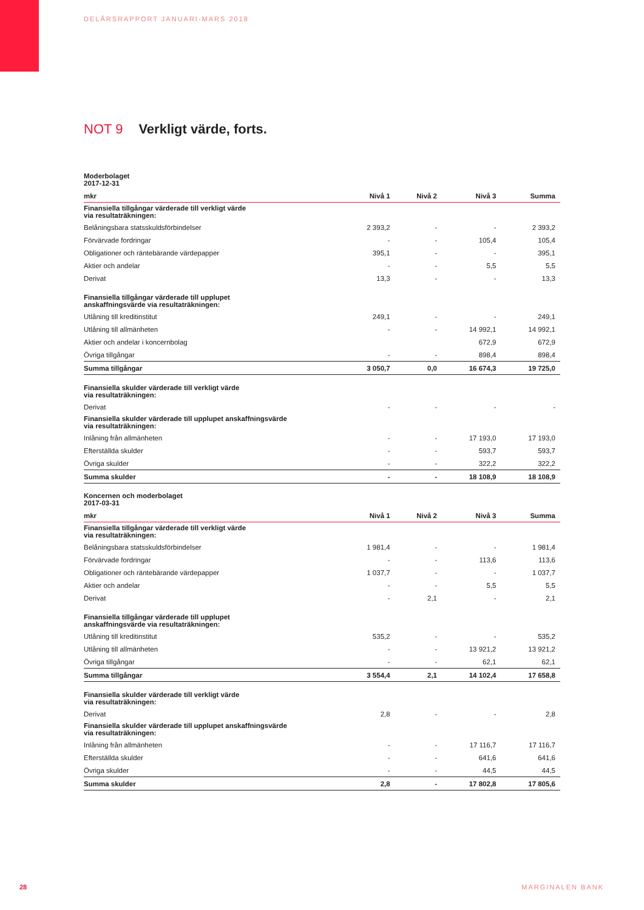DELÅRSRAPPORT JANUARI-MARS 2018
NOT 9 Verkligt värde, forts.
Moderbolaget
2017-12-31
| mkr | Nivå 1 | Nivå 2 | Nivå 3 | Summa |
| --- | --- | --- | --- | --- |
| Finansiella tillgångar värderade till verkligt värde via resultaträkningen: | | | | |
| Belåningsbara statsskuldsförbindelser | 2 393,2 | - | - | 2 393,2 |
| Förvärvade fordringar | - | - | 105,4 | 105,4 |
| Obligationer och räntebärande värdepapper | 395,1 | - | - | 395,1 |
| Aktier och andelar | - | - | 5,5 | 5,5 |
| Derivat | 13,3 | - | - | 13,3 |
| Finansiella tillgångar värderade till upplupet anskaffningsvärde via resultaträkningen: | | | | |
| Utlåning till kreditinstitut | 249,1 | - | - | 249,1 |
| Utlåning till allmänheten | - | - | 14 992,1 | 14 992,1 |
| Aktier och andelar i koncernbolag | | | 672,9 | 672,9 |
| Övriga tillgångar | - | - | 898,4 | 898,4 |
| Summa tillgångar | 3 050,7 | 0,0 | 16 674,3 | 19 725,0 |
| Finansiella skulder värderade till verkligt värde via resultaträkningen: | | | | |
| Derivat | - | - | - | - |
| Finansiella skulder värderade till upplupet anskaffningsvärde via resultaträkningen: | | | | |
| Inlåning från allmänheten | - | - | 17 193,0 | 17 193,0 |
| Efterställda skulder | - | - | 593,7 | 593,7 |
| Övriga skulder | - | - | 322,2 | 322,2 |
| Summa skulder | - | - | 18 108,9 | 18 108,9 |
Koncernen och moderbolaget
2017-03-31
| mkr | Nivå 1 | Nivå 2 | Nivå 3 | Summa |
| --- | --- | --- | --- | --- |
| Finansiella tillgångar värderade till verkligt värde via resultaträkningen: | | | | |
| Belåningsbara statsskuldsförbindelser | 1 981,4 | - | - | 1 981,4 |
| Förvärvade fordringar | - | - | 113,6 | 113,6 |
| Obligationer och räntebärande värdepapper | 1 037,7 | - | - | 1 037,7 |
| Aktier och andelar | - | - | 5,5 | 5,5 |
| Derivat | - | 2,1 | - | 2,1 |
| Finansiella tillgångar värderade till upplupet anskaffningsvärde via resultaträkningen: | | | | |
| Utlåning till kreditinstitut | 535,2 | - | - | 535,2 |
| Utlåning till allmänheten | - | - | 13 921,2 | 13 921,2 |
| Övriga tillgångar | - | - | 62,1 | 62,1 |
| Summa tillgångar | 3 554,4 | 2,1 | 14 102,4 | 17 658,8 |
| Finansiella skulder värderade till verkligt värde via resultaträkningen: | | | | |
| Derivat | 2,8 | - | - | 2,8 |
| Finansiella skulder värderade till upplupet anskaffningsvärde via resultaträkningen: | | | | |
| Inlåning från allmänheten | - | - | 17 116,7 | 17 116,7 |
| Efterställda skulder | - | - | 641,6 | 641,6 |
| Övriga skulder | - | - | 44,5 | 44,5 |
| Summa skulder | 2,8 | - | 17 802,8 | 17 805,6 |
28 MARGINALEN BANK